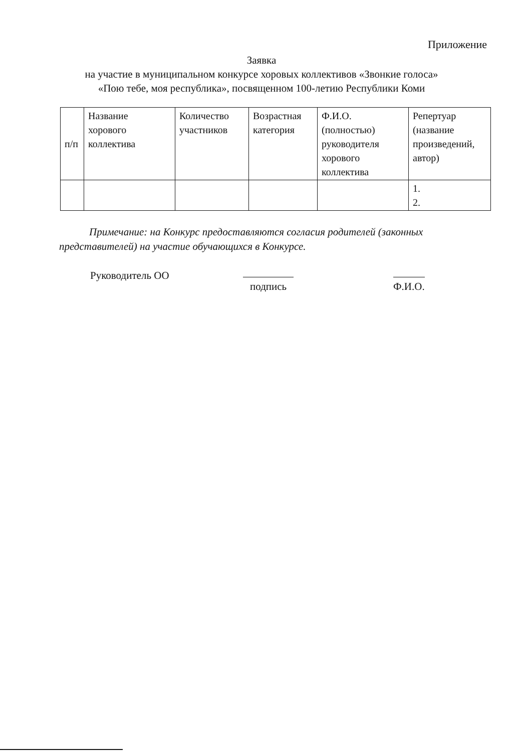Приложение
Заявка
на участие в муниципальном конкурсе хоровых коллективов «Звонкие голоса»
«Пою тебе, моя республика», посвященном 100-летию Республики Коми
| п/п | Название хорового коллектива | Количество участников | Возрастная категория | Ф.И.О. (полностью) руководителя хорового коллектива | Репертуар (название произведений, автор) |
| | | | | | 1. 2. |
Примечание: на Конкурс предоставляются согласия родителей (законных представителей) на участие обучающихся в Конкурсе.
Руководитель ОО
подпись Ф.И.О.